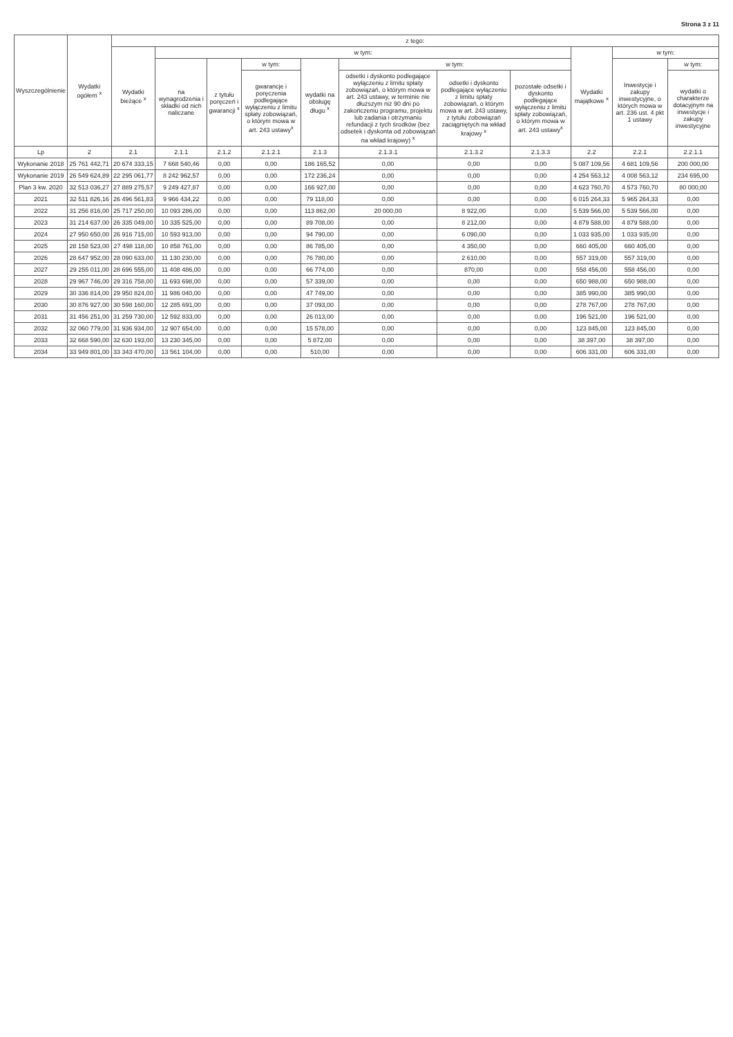Strona 3 z 11
| Wyszczególnienie | Wydatki ogółem <sup>x</sup> | z tego: | | | | | | | | | | |
| --- | --- | --- | --- | --- | --- | --- | --- | --- | --- | --- | --- | --- |
| | | Wydatki bieżące <sup>x</sup> | w tym: | | | | | | | Wydatki majątkowe <sup>x</sup> | w tym: | |
| | | | na wynagrodzenia i składki od nich naliczane | z tytułu poręczeń i gwarancji <sup>x</sup> | w tym: | wydatki na obsługę długu <sup>x</sup> | w tym: | | | | Inwestycje i zakupy inwestycyjne, o których mowa w art. 236 ust. 4 pkt 1 ustawy | w tym: |
| | | | | | gwarancje i poręczenia podlegające wyłączeniu z limitu spłaty zobowiązań, o którym mowa w art. 243 ustawy<sup>x</sup> | | odsetki i dyskonto podlegające wyłączeniu z limitu spłaty zobowiązań, o którym mowa w art. 243 ustawy, w terminie nie dłuższym niż 90 dni po zakończeniu programu, projektu lub zadania i otrzymaniu refundacji z tych środków (bez odsetek i dyskonta od zobowiązań na wkład krajowy) <sup>x</sup> | odsetki i dyskonto podlegające wyłączeniu z limitu spłaty zobowiązań, o którym mowa w art. 243 ustawy, z tytułu zobowiązań zaciągniętych na wkład krajowy <sup>x</sup> | pozostałe odsetki i dyskonto podlegające wyłączeniu z limitu spłaty zobowiązań, o którym mowa w art. 243 ustawy<sup>x</sup> | | | wydatki o charakterze dotacyjnym na inwestycje i zakupy inwestycyjne |
| Lp | 2 | 2.1 | 2.1.1 | 2.1.2 | 2.1.2.1 | 2.1.3 | 2.1.3.1 | 2.1.3.2 | 2.1.3.3 | 2.2 | 2.2.1 | 2.2.1.1 |
| Wykonanie 2018 | 25 761 442,71 | 20 674 333,15 | 7 668 540,46 | 0,00 | 0,00 | 186 165,52 | 0,00 | 0,00 | 0,00 | 5 087 109,56 | 4 681 109,56 | 200 000,00 |
| Wykonanie 2019 | 26 549 624,89 | 22 295 061,77 | 8 242 962,57 | 0,00 | 0,00 | 172 236,24 | 0,00 | 0,00 | 0,00 | 4 254 563,12 | 4 008 563,12 | 234 695,00 |
| Plan 3 kw. 2020 | 32 513 036,27 | 27 889 275,57 | 9 249 427,87 | 0,00 | 0,00 | 166 927,00 | 0,00 | 0,00 | 0,00 | 4 623 760,70 | 4 573 760,70 | 80 000,00 |
| 2021 | 32 511 826,16 | 26 496 561,83 | 9 966 434,22 | 0,00 | 0,00 | 79 118,00 | 0,00 | 0,00 | 0,00 | 6 015 264,33 | 5 965 264,33 | 0,00 |
| 2022 | 31 256 816,00 | 25 717 250,00 | 10 093 286,00 | 0,00 | 0,00 | 113 862,00 | 20 000,00 | 8 922,00 | 0,00 | 5 539 566,00 | 5 539 566,00 | 0,00 |
| 2023 | 31 214 637,00 | 26 335 049,00 | 10 335 525,00 | 0,00 | 0,00 | 89 708,00 | 0,00 | 8 212,00 | 0,00 | 4 879 588,00 | 4 879 588,00 | 0,00 |
| 2024 | 27 950 650,00 | 26 916 715,00 | 10 593 913,00 | 0,00 | 0,00 | 94 790,00 | 0,00 | 6 090,00 | 0,00 | 1 033 935,00 | 1 033 935,00 | 0,00 |
| 2025 | 28 158 523,00 | 27 498 118,00 | 10 858 761,00 | 0,00 | 0,00 | 86 785,00 | 0,00 | 4 350,00 | 0,00 | 660 405,00 | 660 405,00 | 0,00 |
| 2026 | 28 647 952,00 | 28 090 633,00 | 11 130 230,00 | 0,00 | 0,00 | 76 780,00 | 0,00 | 2 610,00 | 0,00 | 557 319,00 | 557 319,00 | 0,00 |
| 2027 | 29 255 011,00 | 28 696 555,00 | 11 408 486,00 | 0,00 | 0,00 | 66 774,00 | 0,00 | 870,00 | 0,00 | 558 456,00 | 558 456,00 | 0,00 |
| 2028 | 29 967 746,00 | 29 316 758,00 | 11 693 698,00 | 0,00 | 0,00 | 57 339,00 | 0,00 | 0,00 | 0,00 | 650 988,00 | 650 988,00 | 0,00 |
| 2029 | 30 336 814,00 | 29 950 824,00 | 11 986 040,00 | 0,00 | 0,00 | 47 749,00 | 0,00 | 0,00 | 0,00 | 385 990,00 | 385 990,00 | 0,00 |
| 2030 | 30 876 927,00 | 30 598 160,00 | 12 285 691,00 | 0,00 | 0,00 | 37 093,00 | 0,00 | 0,00 | 0,00 | 278 767,00 | 278 767,00 | 0,00 |
| 2031 | 31 456 251,00 | 31 259 730,00 | 12 592 833,00 | 0,00 | 0,00 | 26 013,00 | 0,00 | 0,00 | 0,00 | 196 521,00 | 196 521,00 | 0,00 |
| 2032 | 32 060 779,00 | 31 936 934,00 | 12 907 654,00 | 0,00 | 0,00 | 15 578,00 | 0,00 | 0,00 | 0,00 | 123 845,00 | 123 845,00 | 0,00 |
| 2033 | 32 668 590,00 | 32 630 193,00 | 13 230 345,00 | 0,00 | 0,00 | 5 872,00 | 0,00 | 0,00 | 0,00 | 38 397,00 | 38 397,00 | 0,00 |
| 2034 | 33 949 801,00 | 33 343 470,00 | 13 561 104,00 | 0,00 | 0,00 | 510,00 | 0,00 | 0,00 | 0,00 | 606 331,00 | 606 331,00 | 0,00 |